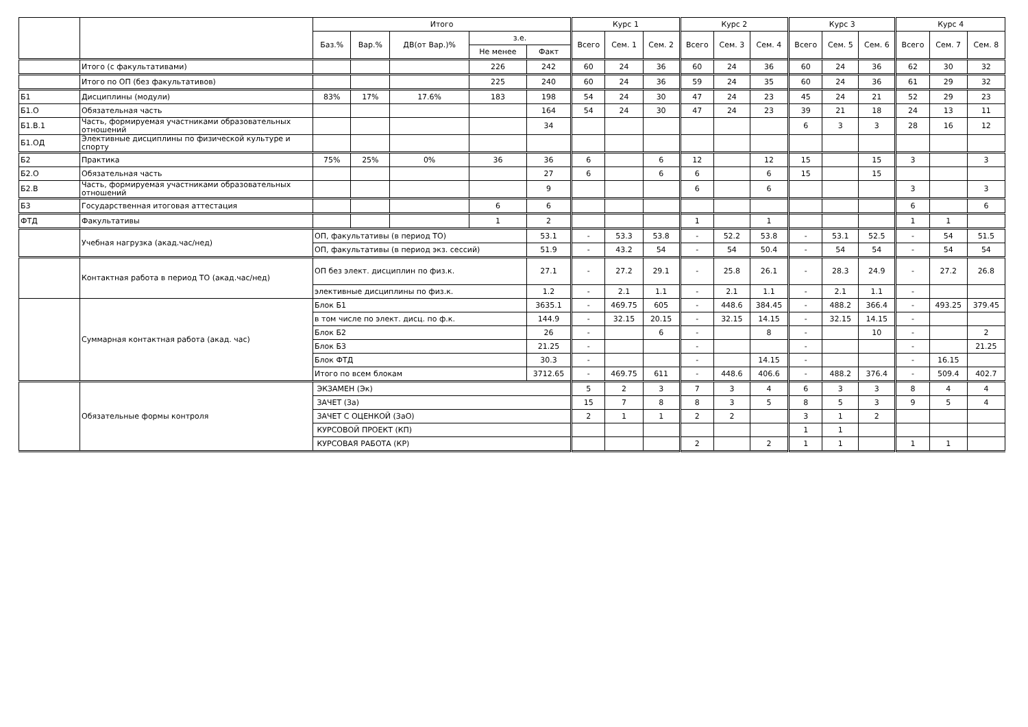| | | Итого | | | | | Курс 1 | | | Курс 2 | | | Курс 3 | | | Курс 4 | | |
| --- | --- | --- | --- | --- | --- | --- | --- | --- | --- | --- | --- | --- | --- | --- | --- | --- | --- | --- |
| | | Баз.% | Вар.% | ДВ(от Вар.)% | з.е. | | Всего | Сем. 1 | Сем. 2 | Всего | Сем. 3 | Сем. 4 | Всего | Сем. 5 | Сем. 6 | Всего | Сем. 7 | Сем. 8 |
| | | | | | Не менее | Факт | | | | | | | | | | | | |
| | Итого (с факультативами) | | | | 226 | 242 | 60 | 24 | 36 | 60 | 24 | 36 | 60 | 24 | 36 | 62 | 30 | 32 |
| | Итого по ОП (без факультативов) | | | | 225 | 240 | 60 | 24 | 36 | 59 | 24 | 35 | 60 | 24 | 36 | 61 | 29 | 32 |
| Б1 | Дисциплины (модули) | 83% | 17% | 17.6% | 183 | 198 | 54 | 24 | 30 | 47 | 24 | 23 | 45 | 24 | 21 | 52 | 29 | 23 |
| Б1.О | Обязательная часть | | | | | 164 | 54 | 24 | 30 | 47 | 24 | 23 | 39 | 21 | 18 | 24 | 13 | 11 |
| Б1.В.1 | Часть, формируемая участниками образовательных отношений | | | | | 34 | | | | | | | 6 | 3 | 3 | 28 | 16 | 12 |
| Б1.ОД | Элективные дисциплины по физической культуре и спорту | | | | | | | | | | | | | | | | | |
| Б2 | Практика | 75% | 25% | 0% | 36 | 36 | 6 | | 6 | 12 | | 12 | 15 | | 15 | 3 | | 3 |
| Б2.О | Обязательная часть | | | | | 27 | 6 | | 6 | 6 | | 6 | 15 | | 15 | | | |
| Б2.В | Часть, формируемая участниками образовательных отношений | | | | | 9 | | | | 6 | | 6 | | | | 3 | | 3 |
| Б3 | Государственная итоговая аттестация | | | | 6 | 6 | | | | | | | | | | 6 | | 6 |
| ФТД | Факультативы | | | | 1 | 2 | | | | 1 | | 1 | | | | 1 | 1 | |
| | Учебная нагрузка (акад.час/нед) | ОП, факультативы (в период ТО) | | | | 53.1 | - | 53.3 | 53.8 | - | 52.2 | 53.8 | - | 53.1 | 52.5 | - | 54 | 51.5 |
| | | ОП, факультативы (в период экз. сессий) | | | | 51.9 | - | 43.2 | 54 | - | 54 | 50.4 | - | 54 | 54 | - | 54 | 54 |
| | Контактная работа в период ТО (акад.час/нед) | ОП без элект. дисциплин по физ.к. | | | | 27.1 | - | 27.2 | 29.1 | - | 25.8 | 26.1 | - | 28.3 | 24.9 | - | 27.2 | 26.8 |
| | | элективные дисциплины по физ.к. | | | | 1.2 | - | 2.1 | 1.1 | - | 2.1 | 1.1 | - | 2.1 | 1.1 | - | | |
| | Суммарная контактная работа (акад. час) | Блок Б1 | | | | 3635.1 | - | 469.75 | 605 | - | 448.6 | 384.45 | - | 488.2 | 366.4 | - | 493.25 | 379.45 |
| | | в том числе по элект. дисц. по ф.к. | | | | 144.9 | - | 32.15 | 20.15 | - | 32.15 | 14.15 | - | 32.15 | 14.15 | - | | |
| | | Блок Б2 | | | | 26 | - | | 6 | - | | 8 | - | | 10 | - | | 2 |
| | | Блок Б3 | | | | 21.25 | - | | | - | | | - | | | - | | 21.25 |
| | | Блок ФТД | | | | 30.3 | - | | | - | | 14.15 | - | | | - | 16.15 | |
| | | Итого по всем блокам | | | | 3712.65 | - | 469.75 | 611 | - | 448.6 | 406.6 | - | 488.2 | 376.4 | - | 509.4 | 402.7 |
| | Обязательные формы контроля | ЭКЗАМЕН (Эк) | | | | | 5 | 2 | 3 | 7 | 3 | 4 | 6 | 3 | 3 | 8 | 4 | 4 |
| | | ЗАЧЕТ (За) | | | | | 15 | 7 | 8 | 8 | 3 | 5 | 8 | 5 | 3 | 9 | 5 | 4 |
| | | ЗАЧЕТ С ОЦЕНКОЙ (ЗаО) | | | | | 2 | 1 | 1 | 2 | 2 | | 3 | 1 | 2 | | | |
| | | КУРСОВОЙ ПРОЕКТ (КП) | | | | | | | | | | | 1 | 1 | | | | |
| | | КУРСОВАЯ РАБОТА (КР) | | | | | | | | 2 | | 2 | 1 | 1 | | 1 | 1 | |